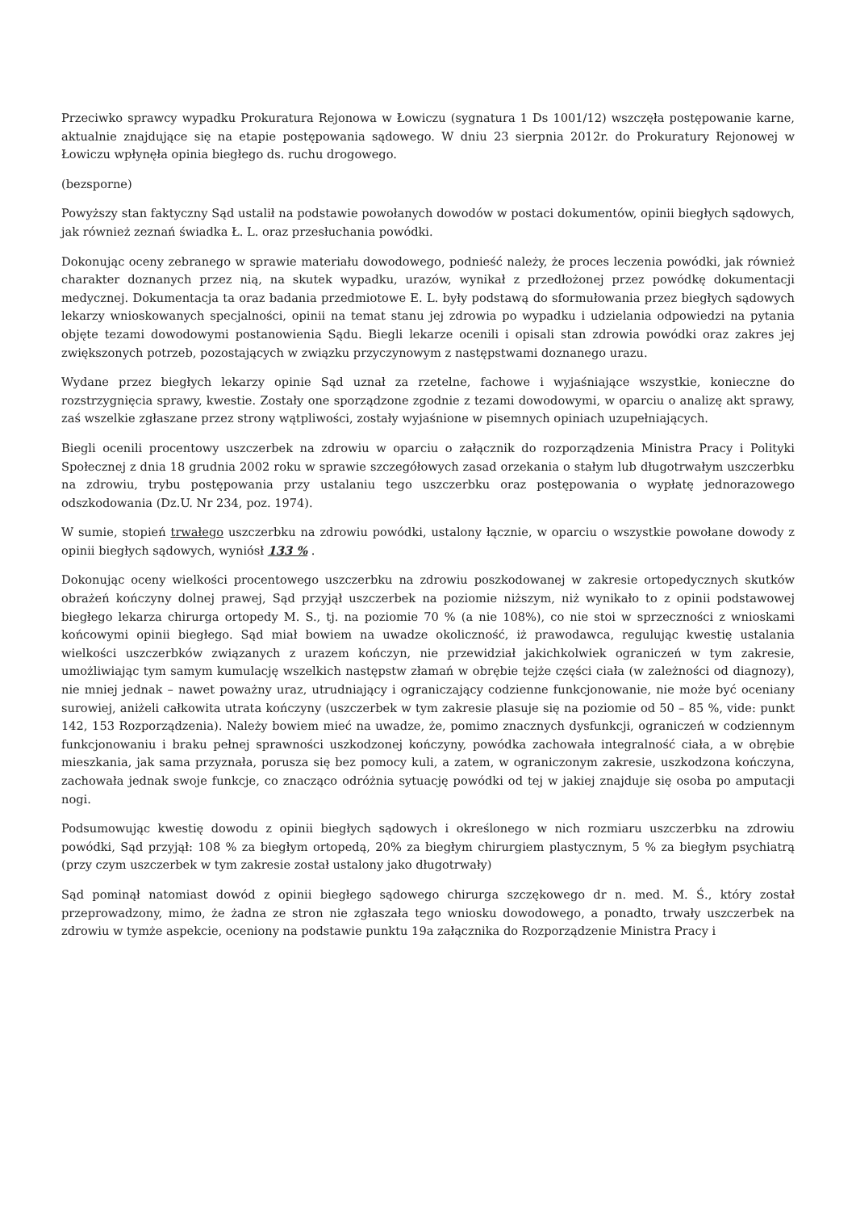Przeciwko sprawcy wypadku Prokuratura Rejonowa w Łowiczu (sygnatura 1 Ds 1001/12) wszczęła postępowanie karne, aktualnie znajdujące się na etapie postępowania sądowego. W dniu 23 sierpnia 2012r. do Prokuratury Rejonowej w Łowiczu wpłynęła opinia biegłego ds. ruchu drogowego.
(bezsporne)
Powyższy stan faktyczny Sąd ustalił na podstawie powołanych dowodów w postaci dokumentów, opinii biegłych sądowych, jak również zeznań świadka Ł. L. oraz przesłuchania powódki.
Dokonując oceny zebranego w sprawie materiału dowodowego, podnieść należy, że proces leczenia powódki, jak również charakter doznanych przez nią, na skutek wypadku, urazów, wynikał z przedłożonej przez powódkę dokumentacji medycznej. Dokumentacja ta oraz badania przedmiotowe E. L. były podstawą do sformułowania przez biegłych sądowych lekarzy wnioskowanych specjalności, opinii na temat stanu jej zdrowia po wypadku i udzielania odpowiedzi na pytania objęte tezami dowodowymi postanowienia Sądu. Biegli lekarze ocenili i opisali stan zdrowia powódki oraz zakres jej zwiększonych potrzeb, pozostających w związku przyczynowym z następstwami doznanego urazu.
Wydane przez biegłych lekarzy opinie Sąd uznał za rzetelne, fachowe i wyjaśniające wszystkie, konieczne do rozstrzygnięcia sprawy, kwestie. Zostały one sporządzone zgodnie z tezami dowodowymi, w oparciu o analizę akt sprawy, zaś wszelkie zgłaszane przez strony wątpliwości, zostały wyjaśnione w pisemnych opiniach uzupełniających.
Biegli ocenili procentowy uszczerbek na zdrowiu w oparciu o załącznik do rozporządzenia Ministra Pracy i Polityki Społecznej z dnia 18 grudnia 2002 roku w sprawie szczegółowych zasad orzekania o stałym lub długotrwałym uszczerbku na zdrowiu, trybu postępowania przy ustalaniu tego uszczerbku oraz postępowania o wypłatę jednorazowego odszkodowania (Dz.U. Nr 234, poz. 1974).
W sumie, stopień trwałego uszczerbku na zdrowiu powódki, ustalony łącznie, w oparciu o wszystkie powołane dowody z opinii biegłych sądowych, wyniósł 133 % .
Dokonując oceny wielkości procentowego uszczerbku na zdrowiu poszkodowanej w zakresie ortopedycznych skutków obrażeń kończyny dolnej prawej, Sąd przyjął uszczerbek na poziomie niższym, niż wynikało to z opinii podstawowej biegłego lekarza chirurga ortopedy M. S., tj. na poziomie 70 % (a nie 108%), co nie stoi w sprzeczności z wnioskami końcowymi opinii biegłego. Sąd miał bowiem na uwadze okoliczność, iż prawodawca, regulując kwestię ustalania wielkości uszczerbków związanych z urazem kończyn, nie przewidział jakichkolwiek ograniczeń w tym zakresie, umożliwiając tym samym kumulację wszelkich następstw złamań w obrębie tejże części ciała (w zależności od diagnozy), nie mniej jednak – nawet poważny uraz, utrudniający i ograniczający codzienne funkcjonowanie, nie może być oceniany surowiej, aniżeli całkowita utrata kończyny (uszczerbek w tym zakresie plasuje się na poziomie od 50 – 85 %, vide: punkt 142, 153 Rozporządzenia). Należy bowiem mieć na uwadze, że, pomimo znacznych dysfunkcji, ograniczeń w codziennym funkcjonowaniu i braku pełnej sprawności uszkodzonej kończyny, powódka zachowała integralność ciała, a w obrębie mieszkania, jak sama przyznała, porusza się bez pomocy kuli, a zatem, w ograniczonym zakresie, uszkodzona kończyna, zachowała jednak swoje funkcje, co znacząco odróżnia sytuację powódki od tej w jakiej znajduje się osoba po amputacji nogi.
Podsumowując kwestię dowodu z opinii biegłych sądowych i określonego w nich rozmiaru uszczerbku na zdrowiu powódki, Sąd przyjął: 108 % za biegłym ortopedą, 20% za biegłym chirurgiem plastycznym, 5 % za biegłym psychiatrą (przy czym uszczerbek w tym zakresie został ustalony jako długotrwały)
Sąd pominął natomiast dowód z opinii biegłego sądowego chirurga szczękowego dr n. med. M. Ś., który został przeprowadzony, mimo, że żadna ze stron nie zgłaszała tego wniosku dowodowego, a ponadto, trwały uszczerbek na zdrowiu w tymże aspekcie, oceniony na podstawie punktu 19a załącznika do Rozporządzenie Ministra Pracy i